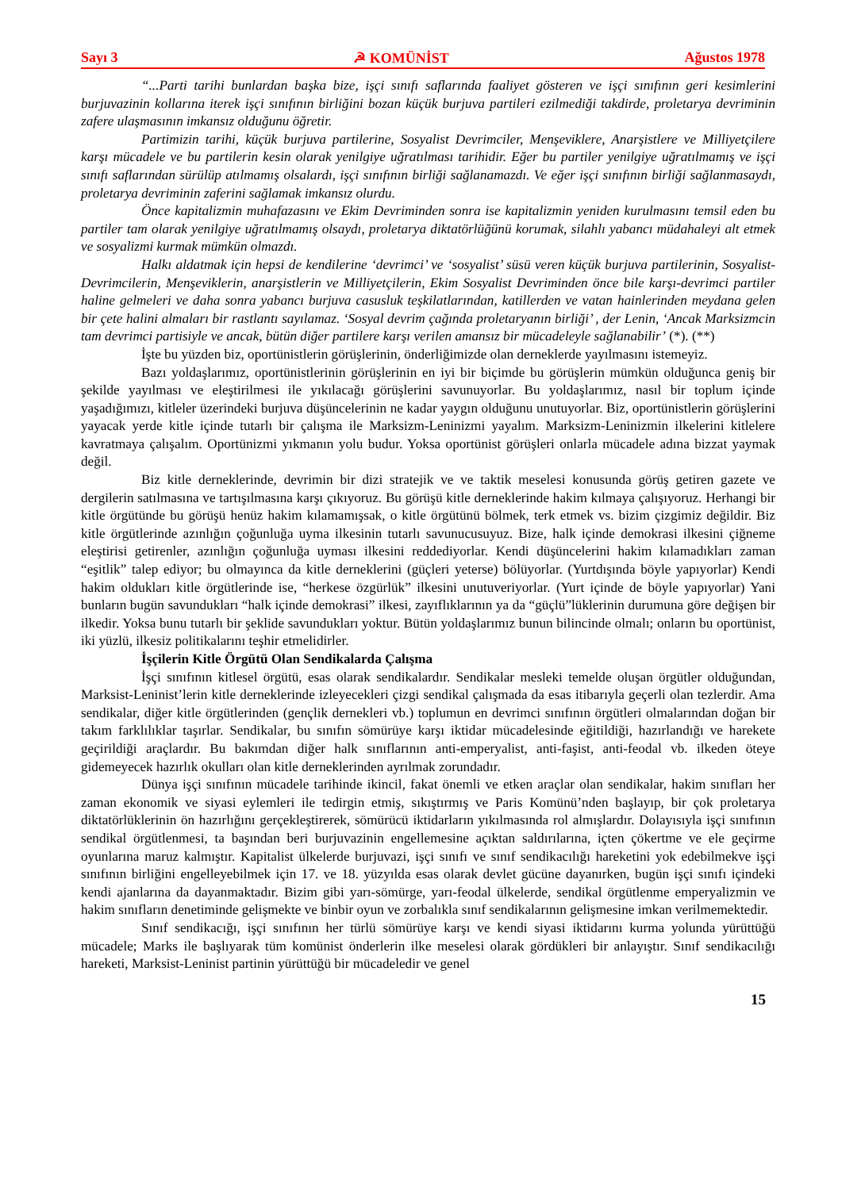Sayı 3 ☭ KOMÜNİST Ağustos 1978
“...Parti tarihi bunlardan başka bize, işçi sınıfı saflarında faaliyet gösteren ve işçi sınıfının geri kesimlerini burjuvazinin kollarına iterek işçi sınıfının birliğini bozan küçük burjuva partileri ezilmediği takdirde, proletarya devriminin zafere ulaşmasının imkansız olduğunu öğretir.
Partimizin tarihi, küçük burjuva partilerine, Sosyalist Devrimciler, Menşeviklere, Anarşistlere ve Milliyetçilere karşı mücadele ve bu partilerin kesin olarak yenilgiye uğratılması tarihidir. Eğer bu partiler yenilgiye uğratılmamış ve işçi sınıfı saflarından sürülüp atılmamış olsalardı, işçi sınıfının birliği sağlanamazdı. Ve eğer işçi sınıfının birliği sağlanmasaydı, proletarya devriminin zaferini sağlamak imkansız olurdu.
Önce kapitalizmin muhafazasını ve Ekim Devriminden sonra ise kapitalizmin yeniden kurulmasını temsil eden bu partiler tam olarak yenilgiye uğratılmamış olsaydı, proletarya diktatörlüğünü korumak, silahlı yabancı müdahaleyi alt etmek ve sosyalizmi kurmak mümkün olmazdı.
Halkı aldatmak için hepsi de kendilerine ‘devrimci’ ve ‘sosyalist’ süsü veren küçük burjuva partilerinin, Sosyalist-Devrimcilerin, Menşeviklerin, anarşistlerin ve Milliyetçilerin, Ekim Sosyalist Devriminden önce bile karşı-devrimci partiler haline gelmeleri ve daha sonra yabancı burjuva casusluk teşkilatlarından, katillerden ve vatan hainlerinden meydana gelen bir çete halini almaları bir rastlantı sayılamaz. ‘Sosyal devrim çağında proletaryanın birliği’ , der Lenin, ‘Ancak Marksizmcin tam devrimci partisiyle ve ancak, bütün diğer partilere karşı verilen amansız bir mücadeleyle sağlanabilir’ (*). (**)
İşte bu yüzden biz, oportünistlerin görüşlerinin, önderliğimizde olan derneklerde yayılmasını istemeyiz.
Bazı yoldaşlarımız, oportünistlerinin görüşlerinin en iyi bir biçimde bu görüşlerin mümkün olduğunca geniş bir şekilde yayılması ve eleştirilmesi ile yıkılacağı görüşlerini savunuyorlar. Bu yoldaşlarımız, nasıl bir toplum içinde yaşadığımızı, kitleler üzerindeki burjuva düşüncelerinin ne kadar yaygın olduğunu unutuyorlar. Biz, oportünistlerin görüşlerini yayacak yerde kitle içinde tutarlı bir çalışma ile Marksizm-Leninizmi yayalım. Marksizm-Leninizmin ilkelerini kitlelere kavratmaya çalışalım. Oportünizmi yıkmanın yolu budur. Yoksa oportünist görüşleri onlarla mücadele adına bizzat yaymak değil.
Biz kitle derneklerinde, devrimin bir dizi stratejik ve ve taktik meselesi konusunda görüş getiren gazete ve dergilerin satılmasına ve tartışılmasına karşı çıkıyoruz. Bu görüşü kitle derneklerinde hakim kılmaya çalışıyoruz. Herhangi bir kitle örgütünde bu görüşü henüz hakim kılamamışsak, o kitle örgütünü bölmek, terk etmek vs. bizim çizgimiz değildir. Biz kitle örgütlerinde azınlığın çoğunluğa uyma ilkesinin tutarlı savunucusuyuz. Bize, halk içinde demokrasi ilkesini çiğneme eleştirisi getirenler, azınlığın çoğunluğa uyması ilkesini reddediyorlar. Kendi düşüncelerini hakim kılamadıkları zaman “eşitlik” talep ediyor; bu olmayınca da kitle derneklerini (güçleri yeterse) bölüyorlar. (Yurtdışında böyle yapıyorlar) Kendi hakim oldukları kitle örgütlerinde ise, “herkese özgürlük” ilkesini unutuveriyorlar. (Yurt içinde de böyle yapıyorlar) Yani bunların bugün savundukları “halk içinde demokrasi” ilkesi, zayıflıklarının ya da “güçlü”lüklerinin durumuna göre değişen bir ilkedir. Yoksa bunu tutarlı bir şeklide savundukları yoktur. Bütün yoldaşlarımız bunun bilincinde olmalı; onların bu oportünist, iki yüzlü, ilkesiz politikalarını teşhir etmelidirler.
İşçilerin Kitle Örgütü Olan Sendikalarda Çalışma
İşçi sınıfının kitlesel örgütü, esas olarak sendikalardır. Sendikalar mesleki temelde oluşan örgütler olduğundan, Marksist-Leninist’lerin kitle derneklerinde izleyecekleri çizgi sendikal çalışmada da esas itibarıyla geçerli olan tezlerdir. Ama sendikalar, diğer kitle örgütlerinden (gençlik dernekleri vb.) toplumun en devrimci sınıfının örgütleri olmalarından doğan bir takım farklılıklar taşırlar. Sendikalar, bu sınıfın sömürüye karşı iktidar mücadelesinde eğitildiği, hazırlandığı ve harekete geçirildiği araçlardır. Bu bakımdan diğer halk sınıflarının anti-emperyalist, anti-faşist, anti-feodal vb. ilkeden öteye gidemeyecek hazırlık okulları olan kitle derneklerinden ayrılmak zorundadır.
Dünya işçi sınıfının mücadele tarihinde ikincil, fakat önemli ve etken araçlar olan sendikalar, hakim sınıfları her zaman ekonomik ve siyasi eylemleri ile tedirgin etmiş, sıkıştırmış ve Paris Komünü’nden başlayıp, bir çok proletarya diktatörlüklerinin ön hazırlığını gerçekleştirerek, sömürücü iktidarların yıkılmasında rol almışlardır. Dolayısıyla işçi sınıfının sendikal örgütlenmesi, ta başından beri burjuvazinin engellemesine açıktan saldırılarına, içten çökertme ve ele geçirme oyunlarına maruz kalmıştır. Kapitalist ülkelerde burjuvazi, işçi sınıfı ve sınıf sendikacılığı hareketini yok edebilmekve işçi sınıfının birliğini engelleyebilmek için 17. ve 18. yüzyılda esas olarak devlet gücüne dayanırken, bugün işçi sınıfı içindeki kendi ajanlarına da dayanmaktadır. Bizim gibi yarı-sömürge, yarı-feodal ülkelerde, sendikal örgütlenme emperyalizmin ve hakim sınıfların denetiminde gelişmekte ve binbir oyun ve zorbalıkla sınıf sendikalarının gelişmesine imkan verilmemektedir.
Sınıf sendikacığı, işçi sınıfının her türlü sömürüye karşı ve kendi siyasi iktidarını kurma yolunda yürüttüğü mücadele; Marks ile başlıyarak tüm komünist önderlerin ilke meselesi olarak gördükleri bir anlayıştır. Sınıf sendikacılığı hareketi, Marksist-Leninist partinin yürüttüğü bir mücadeledir ve genel
15